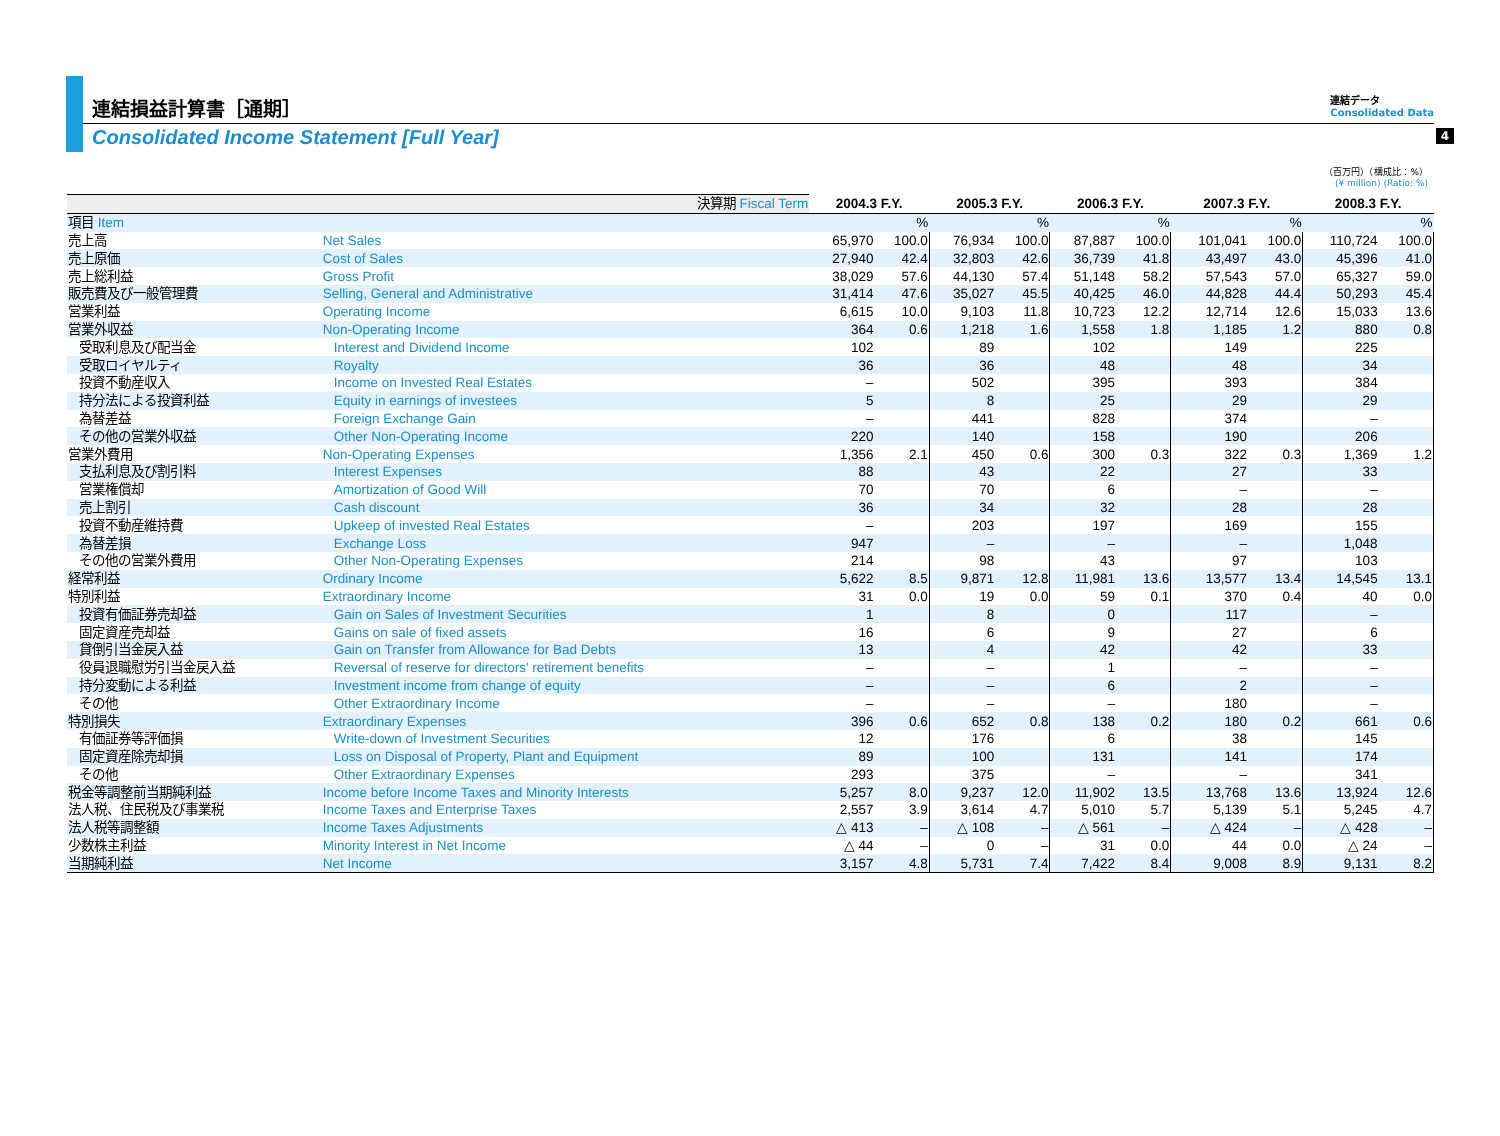4
連結損益計算書［通期］
連結データ
Consolidated Data
Consolidated Income Statement [Full Year]
（百万円）（構成比：%）
(¥ million) (Ratio: %)
| 決算期 Fiscal Term | | 2004.3 F.Y. | | 2005.3 F.Y. | | 2006.3 F.Y. | | 2007.3 F.Y. | | 2008.3 F.Y. | |
| --- | --- | --- | --- | --- | --- | --- | --- | --- | --- | --- | --- |
| 項目 Item | | | % | | % | | % | | % | | % |
| 売上高 | Net Sales | 65,970 | 100.0 | 76,934 | 100.0 | 87,887 | 100.0 | 101,041 | 100.0 | 110,724 | 100.0 |
| 売上原価 | Cost of Sales | 27,940 | 42.4 | 32,803 | 42.6 | 36,739 | 41.8 | 43,497 | 43.0 | 45,396 | 41.0 |
| 売上総利益 | Gross Profit | 38,029 | 57.6 | 44,130 | 57.4 | 51,148 | 58.2 | 57,543 | 57.0 | 65,327 | 59.0 |
| 販売費及び一般管理費 | Selling, General and Administrative | 31,414 | 47.6 | 35,027 | 45.5 | 40,425 | 46.0 | 44,828 | 44.4 | 50,293 | 45.4 |
| 営業利益 | Operating Income | 6,615 | 10.0 | 9,103 | 11.8 | 10,723 | 12.2 | 12,714 | 12.6 | 15,033 | 13.6 |
| 営業外収益 | Non-Operating Income | 364 | 0.6 | 1,218 | 1.6 | 1,558 | 1.8 | 1,185 | 1.2 | 880 | 0.8 |
| 受取利息及び配当金 | Interest and Dividend Income | 102 | | 89 | | 102 | | 149 | | 225 | |
| 受取ロイヤルティ | Royalty | 36 | | 36 | | 48 | | 48 | | 34 | |
| 投資不動産収入 | Income on Invested Real Estates | – | | 502 | | 395 | | 393 | | 384 | |
| 持分法による投資利益 | Equity in earnings of investees | 5 | | 8 | | 25 | | 29 | | 29 | |
| 為替差益 | Foreign Exchange Gain | – | | 441 | | 828 | | 374 | | – | |
| その他の営業外収益 | Other Non-Operating Income | 220 | | 140 | | 158 | | 190 | | 206 | |
| 営業外費用 | Non-Operating Expenses | 1,356 | 2.1 | 450 | 0.6 | 300 | 0.3 | 322 | 0.3 | 1,369 | 1.2 |
| 支払利息及び割引料 | Interest Expenses | 88 | | 43 | | 22 | | 27 | | 33 | |
| 営業権償却 | Amortization of Good Will | 70 | | 70 | | 6 | | – | | – | |
| 売上割引 | Cash discount | 36 | | 34 | | 32 | | 28 | | 28 | |
| 投資不動産維持費 | Upkeep of invested Real Estates | – | | 203 | | 197 | | 169 | | 155 | |
| 為替差損 | Exchange Loss | 947 | | – | | – | | – | | 1,048 | |
| その他の営業外費用 | Other Non-Operating Expenses | 214 | | 98 | | 43 | | 97 | | 103 | |
| 経常利益 | Ordinary Income | 5,622 | 8.5 | 9,871 | 12.8 | 11,981 | 13.6 | 13,577 | 13.4 | 14,545 | 13.1 |
| 特別利益 | Extraordinary Income | 31 | 0.0 | 19 | 0.0 | 59 | 0.1 | 370 | 0.4 | 40 | 0.0 |
| 投資有価証券売却益 | Gain on Sales of Investment Securities | 1 | | 8 | | 0 | | 117 | | – | |
| 固定資産売却益 | Gains on sale of fixed assets | 16 | | 6 | | 9 | | 27 | | 6 | |
| 貸倒引当金戻入益 | Gain on Transfer from Allowance for Bad Debts | 13 | | 4 | | 42 | | 42 | | 33 | |
| 役員退職慰労引当金戻入益 | Reversal of reserve for directors' retirement benefits | – | | – | | 1 | | – | | – | |
| 持分変動による利益 | Investment income from change of equity | – | | – | | 6 | | 2 | | – | |
| その他 | Other Extraordinary Income | – | | – | | – | | 180 | | – | |
| 特別損失 | Extraordinary Expenses | 396 | 0.6 | 652 | 0.8 | 138 | 0.2 | 180 | 0.2 | 661 | 0.6 |
| 有価証券等評価損 | Write-down of Investment Securities | 12 | | 176 | | 6 | | 38 | | 145 | |
| 固定資産除売却損 | Loss on Disposal of Property, Plant and Equipment | 89 | | 100 | | 131 | | 141 | | 174 | |
| その他 | Other Extraordinary Expenses | 293 | | 375 | | – | | – | | 341 | |
| 税金等調整前当期純利益 | Income before Income Taxes and Minority Interests | 5,257 | 8.0 | 9,237 | 12.0 | 11,902 | 13.5 | 13,768 | 13.6 | 13,924 | 12.6 |
| 法人税、住民税及び事業税 | Income Taxes and Enterprise Taxes | 2,557 | 3.9 | 3,614 | 4.7 | 5,010 | 5.7 | 5,139 | 5.1 | 5,245 | 4.7 |
| 法人税等調整額 | Income Taxes Adjustments | △ 413 | – | △ 108 | – | △ 561 | – | △ 424 | – | △ 428 | – |
| 少数株主利益 | Minority Interest in Net Income | △ 44 | – | 0 | – | 31 | 0.0 | 44 | 0.0 | △ 24 | – |
| 当期純利益 | Net Income | 3,157 | 4.8 | 5,731 | 7.4 | 7,422 | 8.4 | 9,008 | 8.9 | 9,131 | 8.2 |